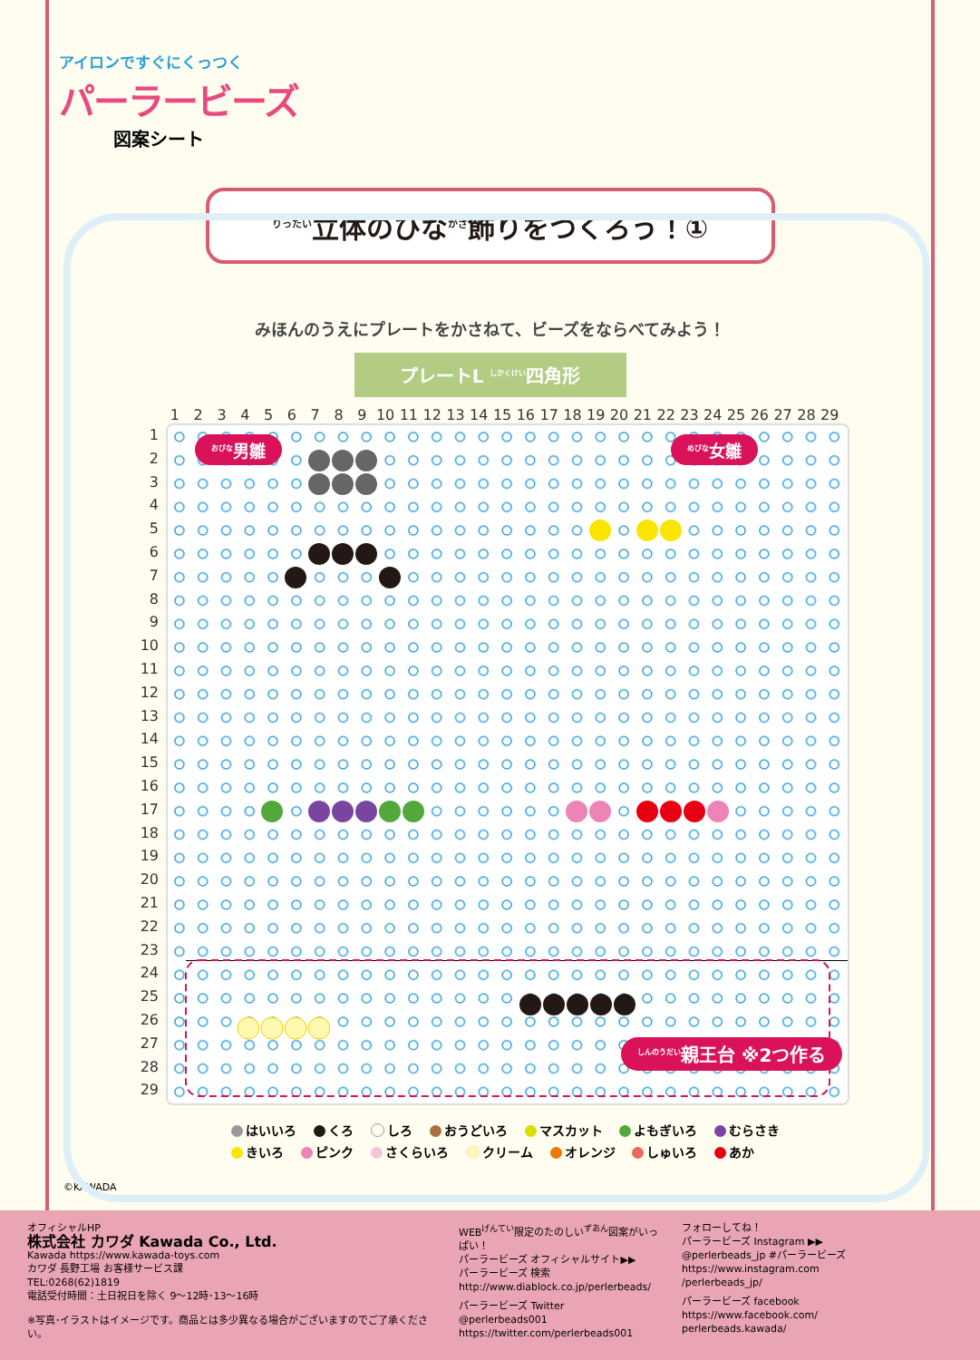アイロンですぐにくっつく
パーラービーズ
図案シート
<sup>りったい</sup>立体のひな<sup>かざ</sup>飾りをつくろう！①
みほんのうえにプレートをかさねて、ビーズをならべてみよう！
プレートL <sup>しかくけい</sup>四角形
1 2 3 4 5 6 7 8 9 10 11 12 13 14 15 16 17 18 19 20 21 22 23 24 25 26 27 28 29
1
2
3
4
5
6
7
8
9
10
11
12
13
14
15
16
17
18
19
20
21
22
23
24
25
26
27
28
29
<sup>おびな</sup>男雛 <sup>めびな</sup>女雛
<sup>しんのうだい</sup>親王台 ※2つ作る
はいいろ くろ しろ おうどいろ マスカット よもぎいろ むらさき
きいろ ピンク さくらいろ クリーム オレンジ しゅいろ あか
©KAWADA
オフィシャルHP
株式会社 カワダ Kawada Co., Ltd.
Kawada https://www.kawada-toys.com
カワダ 長野工場 お客様サービス課
TEL:0268(62)1819
電話受付時間：土日祝日を除く 9～12時･13～16時
※写真･イラストはイメージです。商品とは多少異なる場合がございますのでご了承ください。
WEB<sup>げんてい</sup>限定のたのしい<sup>ずあん</sup>図案がいっぱい！
パーラービーズ オフィシャルサイト▶▶
パーラービーズ 検索
http://www.diablock.co.jp/perlerbeads/
パーラービーズ Twitter
@perlerbeads001
https://twitter.com/perlerbeads001
フォローしてね！
パーラービーズ Instagram ▶▶
@perlerbeads_jp #パーラービーズ
https://www.instagram.com
/perlerbeads_jp/
パーラービーズ facebook
https://www.facebook.com/
perlerbeads.kawada/